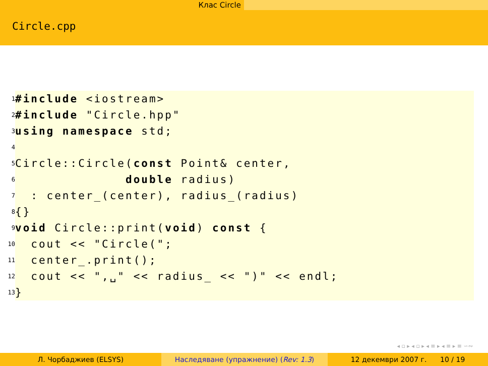Клас Circle
Circle.cpp
1 #include <iostream>
2 #include "Circle.hpp"
3 using namespace std;
4
5 Circle::Circle(const Point& center,
6 double radius)
7 : center_(center), radius_(radius)
8 {}
9 void Circle::print(void) const {
10 cout << "Circle(";
11 center_.print();
12 cout << ",␣" << radius_ << ")" << endl;
13 }
◂ ▫ ▸ ◂ ▫ ▸ ◂ ≡ ▸ ◂ ≡ ▸ ≡ ∽∾
Л. Чорбаджиев (ELSYS) Наследяване (упражнение) (Rev: 1.3) 12 декември 2007 г. 10 / 19